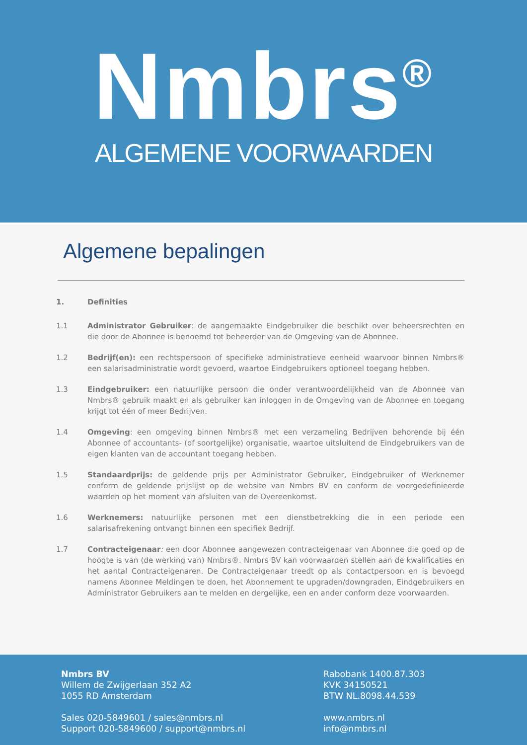Nmbrs<sup>®</sup>
ALGEMENE VOORWAARDEN
Algemene bepalingen
1. Definities
1.1 Administrator Gebruiker: de aangemaakte Eindgebruiker die beschikt over beheersrechten en die door de Abonnee is benoemd tot beheerder van de Omgeving van de Abonnee.
1.2 Bedrijf(en): een rechtspersoon of specifieke administratieve eenheid waarvoor binnen Nmbrs® een salarisadministratie wordt gevoerd, waartoe Eindgebruikers optioneel toegang hebben.
1.3 Eindgebruiker: een natuurlijke persoon die onder verantwoordelijkheid van de Abonnee van Nmbrs® gebruik maakt en als gebruiker kan inloggen in de Omgeving van de Abonnee en toegang krijgt tot één of meer Bedrijven.
1.4 Omgeving: een omgeving binnen Nmbrs® met een verzameling Bedrijven behorende bij één Abonnee of accountants- (of soortgelijke) organisatie, waartoe uitsluitend de Eindgebruikers van de eigen klanten van de accountant toegang hebben.
1.5 Standaardprijs: de geldende prijs per Administrator Gebruiker, Eindgebruiker of Werknemer conform de geldende prijslijst op de website van Nmbrs BV en conform de voorgedefinieerde waarden op het moment van afsluiten van de Overeenkomst.
1.6 Werknemers: natuurlijke personen met een dienstbetrekking die in een periode een salarisafrekening ontvangt binnen een specifiek Bedrijf.
1.7 Contracteigenaar: een door Abonnee aangewezen contracteigenaar van Abonnee die goed op de hoogte is van (de werking van) Nmbrs®. Nmbrs BV kan voorwaarden stellen aan de kwalificaties en het aantal Contracteigenaren. De Contracteigenaar treedt op als contactpersoon en is bevoegd namens Abonnee Meldingen te doen, het Abonnement te upgraden/downgraden, Eindgebruikers en Administrator Gebruikers aan te melden en dergelijke, een en ander conform deze voorwaarden.
Nmbrs BV
Willem de Zwijgerlaan 352 A2
1055 RD Amsterdam
Sales 020-5849601 / sales@nmbrs.nl
Support 020-5849600 / support@nmbrs.nl
Rabobank 1400.87.303
KVK 34150521
BTW NL.8098.44.539
www.nmbrs.nl
info@nmbrs.nl